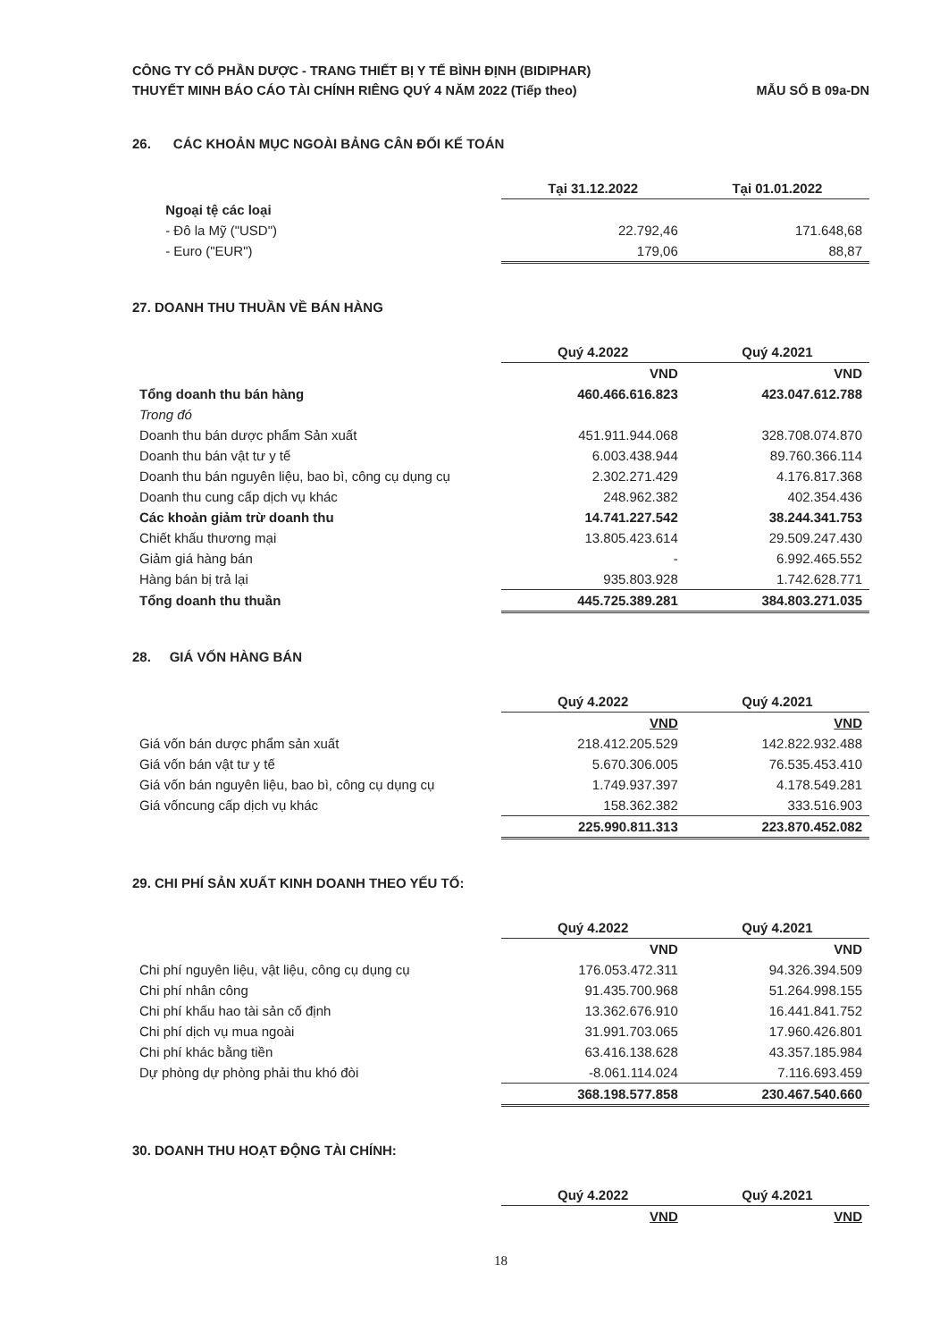CÔNG TY CỔ PHẦN DƯỢC - TRANG THIẾT BỊ Y TẾ BÌNH ĐỊNH (BIDIPHAR)
THUYẾT MINH BÁO CÁO TÀI CHÍNH RIÊNG QUÝ 4 NĂM 2022 (Tiếp theo)
MẪU SỐ B 09a-DN
26. CÁC KHOẢN MỤC NGOÀI BẢNG CÂN ĐỐI KẾ TOÁN
| | Tại 31.12.2022 | Tại 01.01.2022 |
| Ngoại tệ các loại | | |
| - Đô la Mỹ ("USD") | 22.792,46 | 171.648,68 |
| - Euro ("EUR") | 179,06 | 88,87 |
27. DOANH THU THUẦN VỀ BÁN HÀNG
| | Quý 4.2022 | Quý 4.2021 |
| | VND | VND |
| Tổng doanh thu bán hàng | 460.466.616.823 | 423.047.612.788 |
| Trong đó | | |
| Doanh thu bán dược phẩm Sản xuất | 451.911.944.068 | 328.708.074.870 |
| Doanh thu bán vật tư y tế | 6.003.438.944 | 89.760.366.114 |
| Doanh thu bán nguyên liệu, bao bì, công cụ dụng cụ | 2.302.271.429 | 4.176.817.368 |
| Doanh thu cung cấp dịch vụ khác | 248.962.382 | 402.354.436 |
| Các khoản giảm trừ doanh thu | 14.741.227.542 | 38.244.341.753 |
| Chiết khấu thương mại | 13.805.423.614 | 29.509.247.430 |
| Giảm giá hàng bán | - | 6.992.465.552 |
| Hàng bán bị trả lại | 935.803.928 | 1.742.628.771 |
| Tổng doanh thu thuần | 445.725.389.281 | 384.803.271.035 |
28. GIÁ VỐN HÀNG BÁN
| | Quý 4.2022 | Quý 4.2021 |
| | VND | VND |
| Giá vốn bán dược phẩm sản xuất | 218.412.205.529 | 142.822.932.488 |
| Giá vốn bán vật tư y tế | 5.670.306.005 | 76.535.453.410 |
| Giá vốn bán nguyên liệu, bao bì, công cụ dụng cụ | 1.749.937.397 | 4.178.549.281 |
| Giá vốncung cấp dịch vụ khác | 158.362.382 | 333.516.903 |
| | 225.990.811.313 | 223.870.452.082 |
29. CHI PHÍ SẢN XUẤT KINH DOANH THEO YẾU TỐ:
| | Quý 4.2022 | Quý 4.2021 |
| | VND | VND |
| Chi phí nguyên liệu, vật liệu, công cụ dụng cụ | 176.053.472.311 | 94.326.394.509 |
| Chi phí nhân công | 91.435.700.968 | 51.264.998.155 |
| Chi phí khấu hao tài sản cố định | 13.362.676.910 | 16.441.841.752 |
| Chi phí dịch vụ mua ngoài | 31.991.703.065 | 17.960.426.801 |
| Chi phí khác bằng tiền | 63.416.138.628 | 43.357.185.984 |
| Dự phòng dự phòng phải thu khó đòi | -8.061.114.024 | 7.116.693.459 |
| | 368.198.577.858 | 230.467.540.660 |
30. DOANH THU HOẠT ĐỘNG TÀI CHÍNH:
| | Quý 4.2022 | Quý 4.2021 |
| | VND | VND |
18